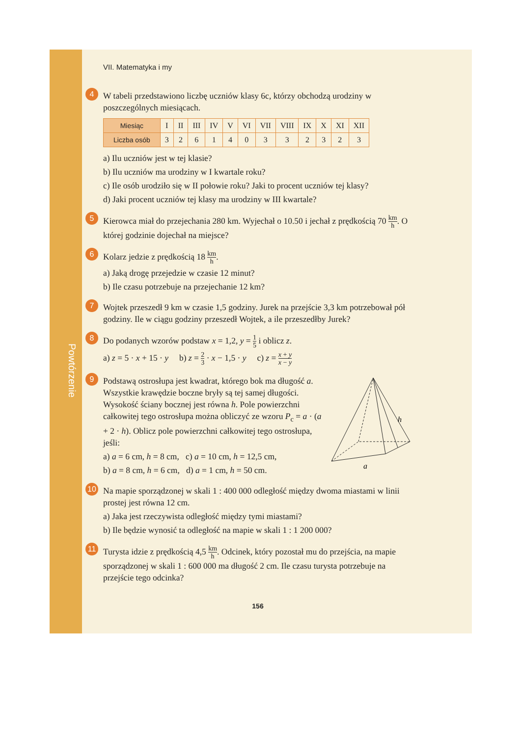Powtórzenie
VII. Matematyka i my
4
W tabeli przedstawiono liczbę uczniów klasy 6c, którzy obchodzą urodziny w poszczególnych miesiącach.
| Miesiąc | I | II | III | IV | V | VI | VII | VIII | IX | X | XI | XII |
| Liczba osób | 3 | 2 | 6 | 1 | 4 | 0 | 3 | 3 | 2 | 3 | 2 | 3 |
a) Ilu uczniów jest w tej klasie?
b) Ilu uczniów ma urodziny w I kwartale roku?
c) Ile osób urodziło się w II połowie roku? Jaki to procent uczniów tej klasy?
d) Jaki procent uczniów tej klasy ma urodziny w III kwartale?
5
Kierowca miał do przejechania 280 km. Wyjechał o 10.50 i jechał z prędkością 70 km h. O której godzinie dojechał na miejsce?
6
Kolarz jedzie z prędkością 18 km h.
a) Jaką drogę przejedzie w czasie 12 minut?
b) Ile czasu potrzebuje na przejechanie 12 km?
7
Wojtek przeszedł 9 km w czasie 1,5 godziny. Jurek na przejście 3,3 km potrzebował pół godziny. Ile w ciągu godziny przeszedł Wojtek, a ile przeszedłby Jurek?
8
Do podanych wzorów podstaw x = 1,2, y = 1 5 i oblicz z.
a) z = 5 · x + 15 · y b) z = 2 3 · x − 1,5 · y c) z = x + y x − y
9
Podstawą ostrosłupa jest kwadrat, którego bok ma długość a. Wszystkie krawędzie boczne bryły są tej samej długości. Wysokość ściany bocznej jest równa h. Pole powierzchni całkowitej tego ostrosłupa można obliczyć ze wzoru P<sub>c</sub> = a · (a + 2 · h). Oblicz pole powierzchni całkowitej tego ostrosłupa, jeśli:
a) a = 6 cm, h = 8 cm, c) a = 10 cm, h = 12,5 cm,
b) a = 8 cm, h = 6 cm, d) a = 1 cm, h = 50 cm.
h
a
10
Na mapie sporządzonej w skali 1 : 400 000 odległość między dwoma miastami w linii prostej jest równa 12 cm.
a) Jaka jest rzeczywista odległość między tymi miastami?
b) Ile będzie wynosić ta odległość na mapie w skali 1 : 1 200 000?
11
Turysta idzie z prędkością 4,5 km h. Odcinek, który pozostał mu do przejścia, na mapie sporządzonej w skali 1 : 600 000 ma długość 2 cm. Ile czasu turysta potrzebuje na przejście tego odcinka?
156